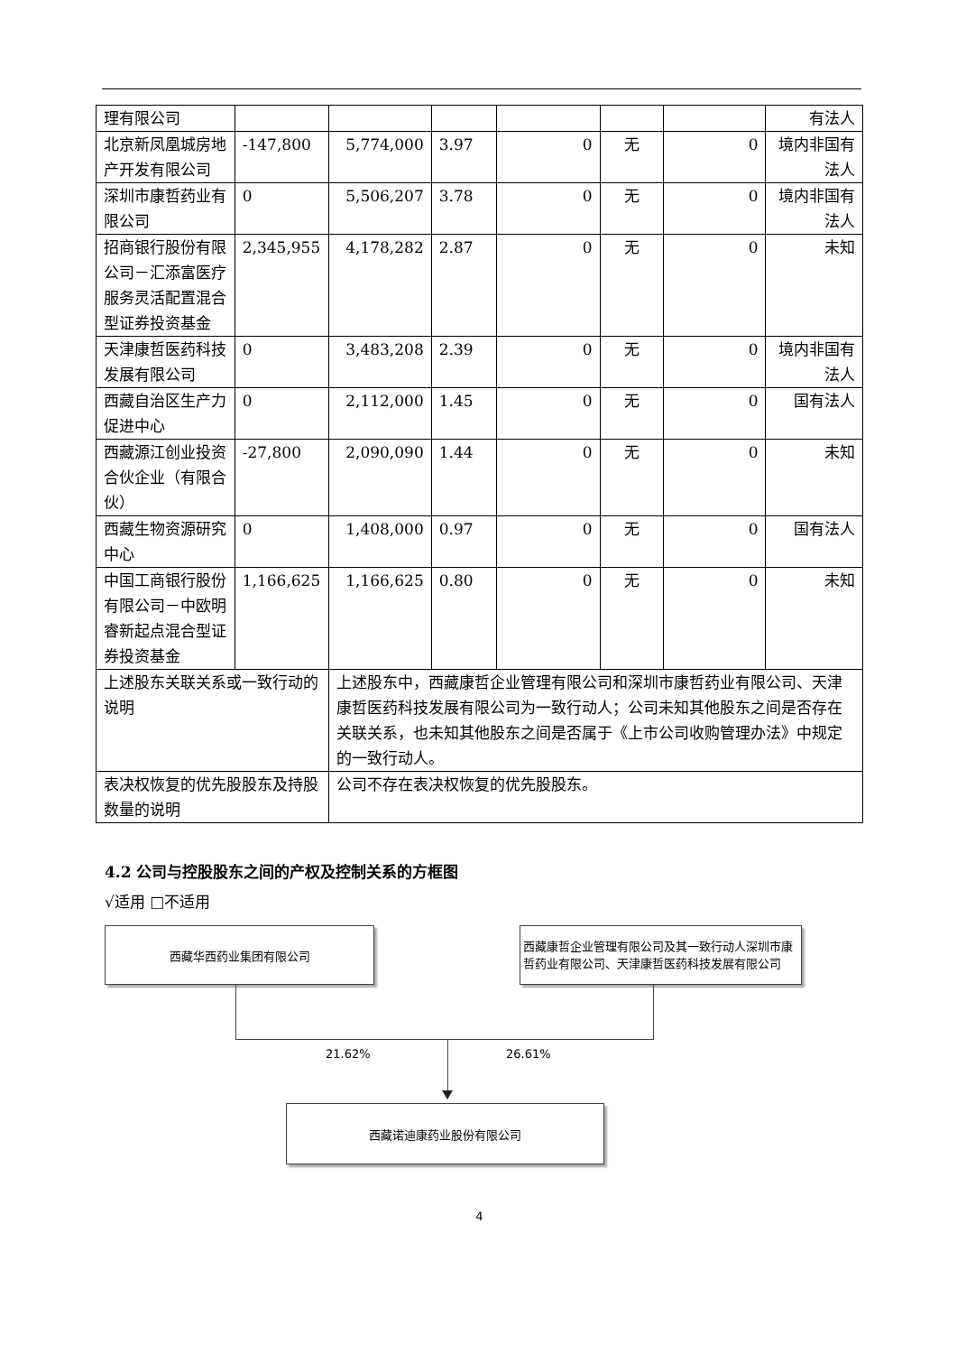| 理有限公司 | | | | | | | 有法人 |
| 北京新凤凰城房地产开发有限公司 | -147,800 | 5,774,000 | 3.97 | 0 | 无 | 0 | 境内非国有法人 |
| 深圳市康哲药业有限公司 | 0 | 5,506,207 | 3.78 | 0 | 无 | 0 | 境内非国有法人 |
| 招商银行股份有限公司－汇添富医疗服务灵活配置混合型证券投资基金 | 2,345,955 | 4,178,282 | 2.87 | 0 | 无 | 0 | 未知 |
| 天津康哲医药科技发展有限公司 | 0 | 3,483,208 | 2.39 | 0 | 无 | 0 | 境内非国有法人 |
| 西藏自治区生产力促进中心 | 0 | 2,112,000 | 1.45 | 0 | 无 | 0 | 国有法人 |
| 西藏源江创业投资合伙企业（有限合伙） | -27,800 | 2,090,090 | 1.44 | 0 | 无 | 0 | 未知 |
| 西藏生物资源研究中心 | 0 | 1,408,000 | 0.97 | 0 | 无 | 0 | 国有法人 |
| 中国工商银行股份有限公司－中欧明睿新起点混合型证券投资基金 | 1,166,625 | 1,166,625 | 0.80 | 0 | 无 | 0 | 未知 |
| 上述股东关联关系或一致行动的说明 | | 上述股东中，西藏康哲企业管理有限公司和深圳市康哲药业有限公司、天津康哲医药科技发展有限公司为一致行动人；公司未知其他股东之间是否存在关联关系，也未知其他股东之间是否属于《上市公司收购管理办法》中规定的一致行动人。 | | | | | |
| 表决权恢复的优先股股东及持股数量的说明 | | 公司不存在表决权恢复的优先股股东。 | | | | | |
4.2 公司与控股股东之间的产权及控制关系的方框图
√适用 □不适用
西藏华西药业集团有限公司
西藏康哲企业管理有限公司及其一致行动人深圳市康哲药业有限公司、天津康哲医药科技发展有限公司
21.62% 26.61%
西藏诺迪康药业股份有限公司
4